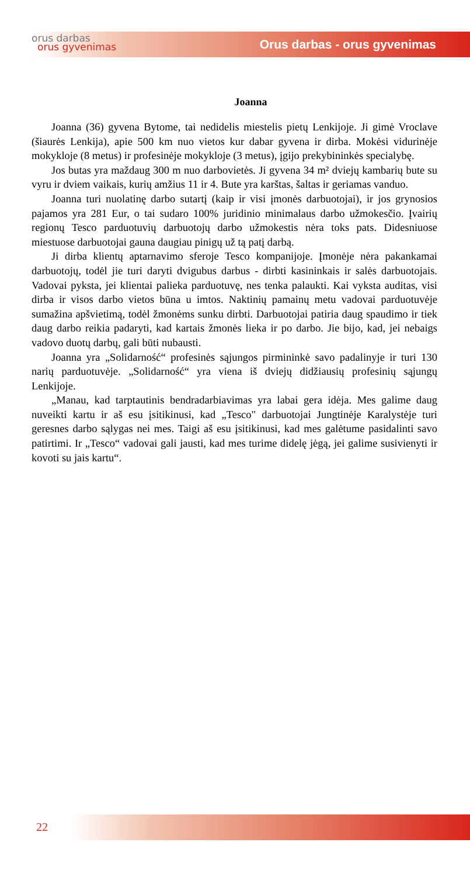orus darbas
orus gyvenimas
Orus darbas - orus gyvenimas
Joanna
Joanna (36) gyvena Bytome, tai nedidelis miestelis pietų Lenkijoje. Ji gimė Vroclave (šiaurės Lenkija), apie 500 km nuo vietos kur dabar gyvena ir dirba. Mokėsi vidurinėje mokykloje (8 metus) ir profesinėje mokykloje (3 metus), įgijo prekybininkės specialybę.
Jos butas yra maždaug 300 m nuo darbovietės. Ji gyvena 34 m² dviejų kambarių bute su vyru ir dviem vaikais, kurių amžius 11 ir 4. Bute yra karštas, šaltas ir geriamas vanduo.
Joanna turi nuolatinę darbo sutartį (kaip ir visi įmonės darbuotojai), ir jos grynosios pajamos yra 281 Eur, o tai sudaro 100% juridinio minimalaus darbo užmokesčio. Įvairių regionų Tesco parduotuvių darbuotojų darbo užmokestis nėra toks pats. Didesniuose miestuose darbuotojai gauna daugiau pinigų už tą patį darbą.
Ji dirba klientų aptarnavimo sferoje Tesco kompanijoje. Įmonėje nėra pakankamai darbuotojų, todėl jie turi daryti dvigubus darbus - dirbti kasininkais ir salės darbuotojais. Vadovai pyksta, jei klientai palieka parduotuvę, nes tenka palaukti. Kai vyksta auditas, visi dirba ir visos darbo vietos būna u imtos. Naktinių pamainų metu vadovai parduotuvėje sumažina apšvietimą, todėl žmonėms sunku dirbti. Darbuotojai patiria daug spaudimo ir tiek daug darbo reikia padaryti, kad kartais žmonės lieka ir po darbo. Jie bijo, kad, jei nebaigs vadovo duotų darbų, gali būti nubausti.
Joanna yra „Solidarność“ profesinės sąjungos pirmininkė savo padalinyje ir turi 130 narių parduotuvėje. „Solidarność“ yra viena iš dviejų didžiausių profesinių sąjungų Lenkijoje.
„Manau, kad tarptautinis bendradarbiavimas yra labai gera idėja. Mes galime daug nuveikti kartu ir aš esu įsitikinusi, kad „Tesco" darbuotojai Jungtinėje Karalystėje turi geresnes darbo sąlygas nei mes. Taigi aš esu įsitikinusi, kad mes galėtume pasidalinti savo patirtimi. Ir „Tesco“ vadovai gali jausti, kad mes turime didelę jėgą, jei galime susivienyti ir kovoti su jais kartu“.
22